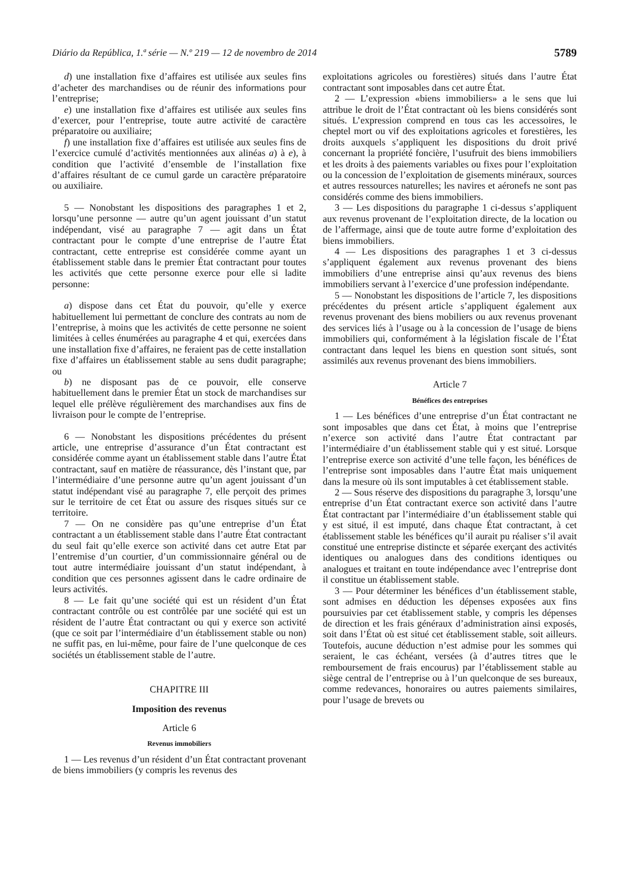Diário da República, 1.ª série — N.º 219 — 12 de novembro de 2014 5789
d) une installation fixe d’affaires est utilisée aux seules fins d’acheter des marchandises ou de réunir des informations pour l’entreprise;
e) une installation fixe d’affaires est utilisée aux seules fins d’exercer, pour l’entreprise, toute autre activité de caractère préparatoire ou auxiliaire;
f) une installation fixe d’affaires est utilisée aux seules fins de l’exercice cumulé d’activités mentionnées aux alinéas a) à e), à condition que l’activité d’ensemble de l’installation fixe d’affaires résultant de ce cumul garde un caractère préparatoire ou auxiliaire.
5 — Nonobstant les dispositions des paragraphes 1 et 2, lorsqu’une personne — autre qu’un agent jouissant d’un statut indépendant, visé au paragraphe 7 — agit dans un État contractant pour le compte d’une entreprise de l’autre État contractant, cette entreprise est considérée comme ayant un établissement stable dans le premier État contractant pour toutes les activités que cette personne exerce pour elle si ladite personne:
a) dispose dans cet État du pouvoir, qu’elle y exerce habituellement lui permettant de conclure des contrats au nom de l’entreprise, à moins que les activités de cette personne ne soient limitées à celles énumérées au paragraphe 4 et qui, exercées dans une installation fixe d’affaires, ne feraient pas de cette installation fixe d’affaires un établissement stable au sens dudit paragraphe; ou
b) ne disposant pas de ce pouvoir, elle conserve habituellement dans le premier État un stock de marchandises sur lequel elle prélève régulièrement des marchandises aux fins de livraison pour le compte de l’entreprise.
6 — Nonobstant les dispositions précédentes du présent article, une entreprise d’assurance d’un État contractant est considérée comme ayant un établissement stable dans l’autre État contractant, sauf en matière de réassurance, dès l’instant que, par l’intermédiaire d’une personne autre qu’un agent jouissant d’un statut indépendant visé au paragraphe 7, elle perçoit des primes sur le territoire de cet État ou assure des risques situés sur ce territoire.
7 — On ne considère pas qu’une entreprise d’un État contractant a un établissement stable dans l’autre État contractant du seul fait qu’elle exerce son activité dans cet autre Etat par l’entremise d’un courtier, d’un commissionnaire général ou de tout autre intermédiaire jouissant d’un statut indépendant, à condition que ces personnes agissent dans le cadre ordinaire de leurs activités.
8 — Le fait qu’une société qui est un résident d’un État contractant contrôle ou est contrôlée par une société qui est un résident de l’autre État contractant ou qui y exerce son activité (que ce soit par l’intermédiaire d’un établissement stable ou non) ne suffit pas, en lui-même, pour faire de l’une quelconque de ces sociétés un établissement stable de l’autre.
CHAPITRE III
Imposition des revenus
Article 6
Revenus immobiliers
1 — Les revenus d’un résident d’un État contractant provenant de biens immobiliers (y compris les revenus des
exploitations agricoles ou forestières) situés dans l’autre État contractant sont imposables dans cet autre État.
2 — L’expression «biens immobiliers» a le sens que lui attribue le droit de l’État contractant où les biens considérés sont situés. L’expression comprend en tous cas les accessoires, le cheptel mort ou vif des exploitations agricoles et forestières, les droits auxquels s’appliquent les dispositions du droit privé concernant la propriété foncière, l’usufruit des biens immobiliers et les droits à des paiements variables ou fixes pour l’exploitation ou la concession de l’exploitation de gisements minéraux, sources et autres ressources naturelles; les navires et aéronefs ne sont pas considérés comme des biens immobiliers.
3 — Les dispositions du paragraphe 1 ci-dessus s’appliquent aux revenus provenant de l’exploitation directe, de la location ou de l’affermage, ainsi que de toute autre forme d’exploitation des biens immobiliers.
4 — Les dispositions des paragraphes 1 et 3 ci-dessus s’appliquent également aux revenus provenant des biens immobiliers d’une entreprise ainsi qu’aux revenus des biens immobiliers servant à l’exercice d’une profession indépendante.
5 — Nonobstant les dispositions de l’article 7, les dispositions précédentes du présent article s’appliquent également aux revenus provenant des biens mobiliers ou aux revenus provenant des services liés à l’usage ou à la concession de l’usage de biens immobiliers qui, conformément à la législation fiscale de l’État contractant dans lequel les biens en question sont situés, sont assimilés aux revenus provenant des biens immobiliers.
Article 7
Bénéfices des entreprises
1 — Les bénéfices d’une entreprise d’un État contractant ne sont imposables que dans cet État, à moins que l’entreprise n’exerce son activité dans l’autre État contractant par l’intermédiaire d’un établissement stable qui y est situé. Lorsque l’entreprise exerce son activité d’une telle façon, les bénéfices de l’entreprise sont imposables dans l’autre État mais uniquement dans la mesure où ils sont imputables à cet établissement stable.
2 — Sous réserve des dispositions du paragraphe 3, lorsqu’une entreprise d’un État contractant exerce son activité dans l’autre État contractant par l’intermédiaire d’un établissement stable qui y est situé, il est imputé, dans chaque État contractant, à cet établissement stable les bénéfices qu’il aurait pu réaliser s’il avait constitué une entreprise distincte et séparée exerçant des activités identiques ou analogues dans des conditions identiques ou analogues et traitant en toute indépendance avec l’entreprise dont il constitue un établissement stable.
3 — Pour déterminer les bénéfices d’un établissement stable, sont admises en déduction les dépenses exposées aux fins poursuivies par cet établissement stable, y compris les dépenses de direction et les frais généraux d’administration ainsi exposés, soit dans l’État où est situé cet établissement stable, soit ailleurs. Toutefois, aucune déduction n’est admise pour les sommes qui seraient, le cas échéant, versées (à d’autres titres que le remboursement de frais encourus) par l’établissement stable au siège central de l’entreprise ou à l’un quelconque de ses bureaux, comme redevances, honoraires ou autres paiements similaires, pour l’usage de brevets ou